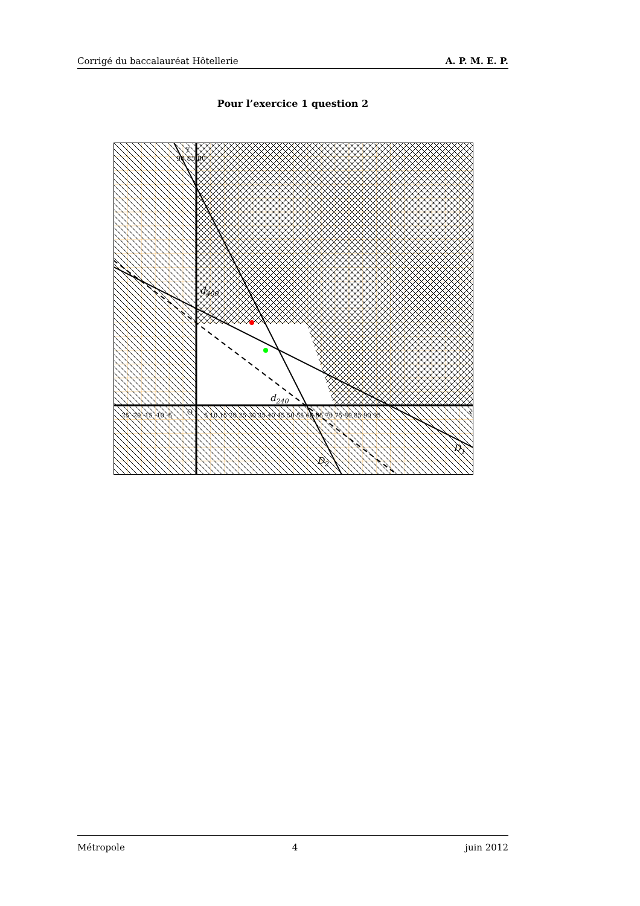Corrigé du baccalauréat Hôtellerie A. P. M. E. P.
Pour l’exercice 1 question 2
d400
d240
D2
D1
O
x
y
90 85 80
-25 -20 -15 -10 -5
5 10 15 20 25 30 35 40 45 50 55 60 65 70 75 80 85 90 95
Métropole 4 juin 2012